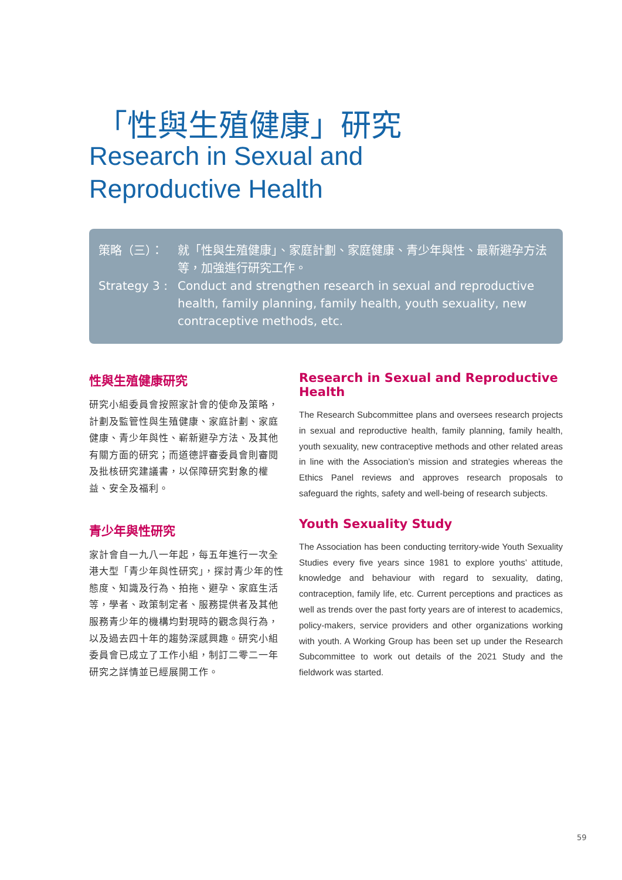「性與生殖健康」研究
Research in Sexual and
Reproductive Health
策略（三）： 就「性與生殖健康」、家庭計劃、家庭健康、青少年與性、最新避孕方法等，加強進行研究工作。
Strategy 3 :
Conduct and strengthen research in sexual and reproductive health, family planning, family health, youth sexuality, new contraceptive methods, etc.
性與生殖健康研究
研究小組委員會按照家計會的使命及策略，計劃及監管性與生殖健康、家庭計劃、家庭健康、青少年與性、嶄新避孕方法、及其他有關方面的研究；而道德評審委員會則審閱及批核研究建議書，以保障研究對象的權益、安全及福利。
青少年與性研究
家計會自一九八一年起，每五年進行一次全港大型「青少年與性研究」，探討青少年的性態度、知識及行為、拍拖、避孕、家庭生活等，學者、政策制定者、服務提供者及其他服務青少年的機構均對現時的觀念與行為，以及過去四十年的趨勢深感興趣。研究小組委員會已成立了工作小組，制訂二零二一年研究之詳情並已經展開工作。
Research in Sexual and Reproductive Health
The Research Subcommittee plans and oversees research projects in sexual and reproductive health, family planning, family health, youth sexuality, new contraceptive methods and other related areas in line with the Association’s mission and strategies whereas the Ethics Panel reviews and approves research proposals to safeguard the rights, safety and well-being of research subjects.
Youth Sexuality Study
The Association has been conducting territory-wide Youth Sexuality Studies every five years since 1981 to explore youths’ attitude, knowledge and behaviour with regard to sexuality, dating, contraception, family life, etc. Current perceptions and practices as well as trends over the past forty years are of interest to academics, policy-makers, service providers and other organizations working with youth. A Working Group has been set up under the Research Subcommittee to work out details of the 2021 Study and the fieldwork was started.
59